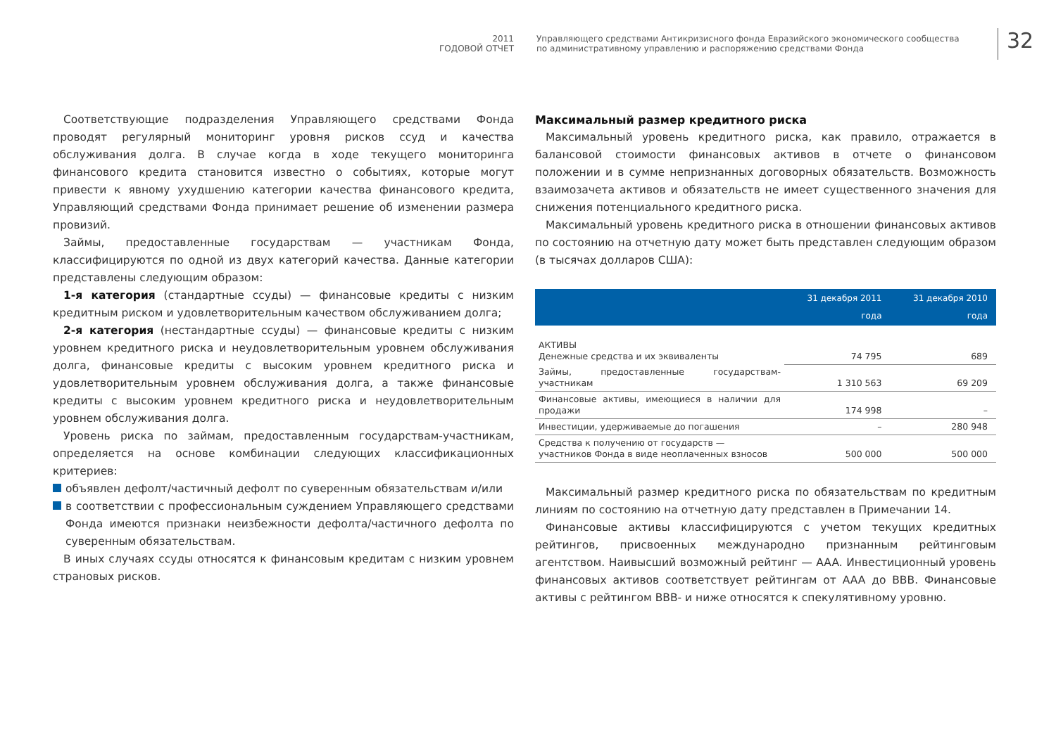2011
ГОДОВОЙ ОТЧЕТ
Управляющего средствами Антикризисного фонда Евразийского экономического сообщества
по административному управлению и распоряжению средствами Фонда
32
Соответствующие подразделения Управляющего средствами Фонда проводят регулярный мониторинг уровня рисков ссуд и качества обслуживания долга. В случае когда в ходе текущего мониторинга финансового кредита становится известно о событиях, которые могут привести к явному ухудшению категории качества финансового кредита, Управляющий средствами Фонда принимает решение об изменении размера провизий.
Займы, предоставленные государствам — участникам Фонда, классифицируются по одной из двух категорий качества. Данные категории представлены следующим образом:
1-я категория (стандартные ссуды) — финансовые кредиты с низким кредитным риском и удовлетворительным качеством обслуживанием долга;
2-я категория (нестандартные ссуды) — финансовые кредиты с низким уровнем кредитного риска и неудовлетворительным уровнем обслуживания долга, финансовые кредиты с высоким уровнем кредитного риска и удовлетворительным уровнем обслуживания долга, а также финансовые кредиты с высоким уровнем кредитного риска и неудовлетворительным уровнем обслуживания долга.
Уровень риска по займам, предоставленным государствам-участникам, определяется на основе комбинации следующих классификационных критериев:
объявлен дефолт/частичный дефолт по суверенным обязательствам и/или
в соответствии с профессиональным суждением Управляющего средствами Фонда имеются признаки неизбежности дефолта/частичного дефолта по суверенным обязательствам.
В иных случаях ссуды относятся к финансовым кредитам с низким уровнем страновых рисков.
Максимальный размер кредитного риска
Максимальный уровень кредитного риска, как правило, отражается в балансовой стоимости финансовых активов в отчете о финансовом положении и в сумме непризнанных договорных обязательств. Возможность взаимозачета активов и обязательств не имеет существенного значения для снижения потенциального кредитного риска.
Максимальный уровень кредитного риска в отношении финансовых активов по состоянию на отчетную дату может быть представлен следующим образом (в тысячах долларов США):
| | 31 декабря 2011 года | 31 декабря 2010 года |
| --- | --- | --- |
| АКТИВЫ Денежные средства и их эквиваленты | 74 795 | 689 |
| Займы, предоставленные государствам-участникам | 1 310 563 | 69 209 |
| Финансовые активы, имеющиеся в наличии для продажи | 174 998 | – |
| Инвестиции, удерживаемые до погашения | – | 280 948 |
| Средства к получению от государств — участников Фонда в виде неоплаченных взносов | 500 000 | 500 000 |
Максимальный размер кредитного риска по обязательствам по кредитным линиям по состоянию на отчетную дату представлен в Примечании 14.
Финансовые активы классифицируются с учетом текущих кредитных рейтингов, присвоенных международно признанным рейтинговым агентством. Наивысший возможный рейтинг — AAA. Инвестиционный уровень финансовых активов соответствует рейтингам от AAA до BBB. Финансовые активы с рейтингом BBB- и ниже относятся к спекулятивному уровню.